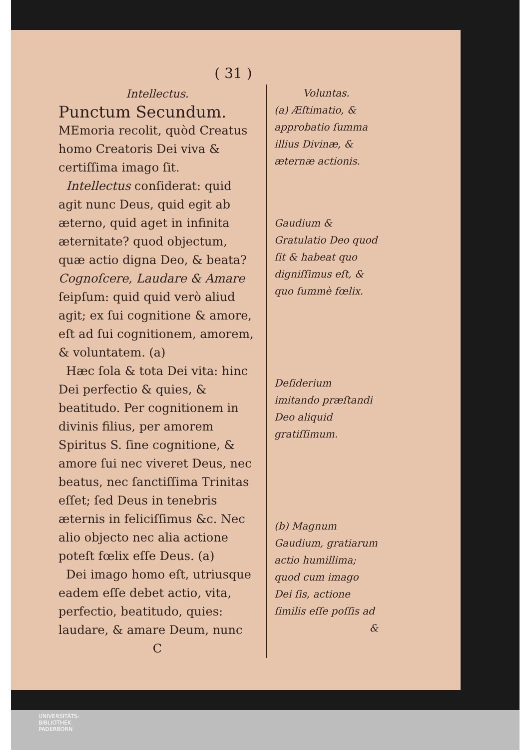( 31 )
Intellectus.
Punctum Secundum.
MEmoria recolit, quòd Creatus homo Creatoris Dei viva & certiſſima imago ſit.
Intellectus conſiderat: quid agit nunc Deus, quid egit ab æterno, quid aget in infinita æternitate? quod objectum, quæ actio digna Deo, & beata? Cognoſcere, Laudare & Amare ſeipſum: quid quid verò aliud agit; ex ſui cognitione & amore, eſt ad ſui cognitionem, amorem, & voluntatem. (a)
Hæc ſola & tota Dei vita: hinc Dei perfectio & quies, & beatitudo. Per cognitionem in divinis filius, per amorem Spiritus S. ſine cognitione, & amore ſui nec viveret Deus, nec beatus, nec ſanctiſſima Trinitas eſſet; ſed Deus in tenebris æternis in feliciſſimus &c. Nec alio objecto nec alia actione poteſt fœlix eſſe Deus. (a)
Dei imago homo eſt, utriusque eadem eſſe debet actio, vita, perfectio, beatitudo, quies: laudare, & amare Deum, nunc
C
Voluntas.
(a) Æſtimatio, & approbatio ſumma illius Divinæ, & æternæ actionis.
Gaudium & Gratulatio Deo quod ſit & habeat quo digniſſimus eſt, & quo ſummè fœlix.
Deſiderium imitando præſtandi Deo aliquid gratiſſimum.
(b) Magnum Gaudium, gratiarum actio humillima; quod cum imago Dei ſis, actione ſimilis eſſe poſſis ad
&
UNIVERSITÄTS-
BIBLIOTHEK
PADERBORN